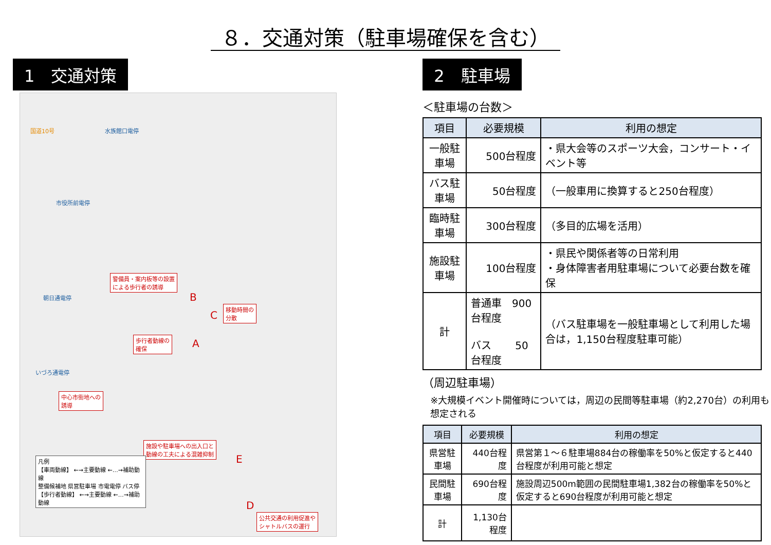８．交通対策（駐車場確保を含む）
1　交通対策
国道10号 水族館口電停
市役所前電停
朝日通電停
いづろ通電停
警備員・案内板等の設置
による歩行者の誘導
移動時間の
分散
歩行者動線の
確保
中心市街地への
誘導
施設や駐車場への出入口と
動線の工夫による混雑抑制
公共交通の利用促進や
シャトルバスの運行
B
C
A
E
D
凡例
【車両動線】 ←→主要動線 ←…→補助動線
整備候補地 県営駐車場 市電電停 バス停
【歩行者動線】 ←→主要動線 ←…→補助動線
2　駐車場
＜駐車場の台数＞
| 項目 | 必要規模 | 利用の想定 |
| --- | --- | --- |
| 一般駐車場 | 500台程度 | ・県大会等のスポーツ大会，コンサート・イベント等 |
| バス駐車場 | 50台程度 | （一般車用に換算すると250台程度） |
| 臨時駐車場 | 300台程度 | （多目的広場を活用） |
| 施設駐車場 | 100台程度 | ・県民や関係者等の日常利用 ・身体障害者用駐車場について必要台数を確保 |
| 計 | 普通車 900台程度 バス 50台程度 | （バス駐車場を一般駐車場として利用した場合は，1,150台程度駐車可能） |
（周辺駐車場）
※大規模イベント開催時については，周辺の民間等駐車場（約2,270台）の利用も想定される
| 項目 | 必要規模 | 利用の想定 |
| --- | --- | --- |
| 県営駐車場 | 440台程度 | 県営第１～６駐車場884台の稼働率を50%と仮定すると440台程度が利用可能と想定 |
| 民間駐車場 | 690台程度 | 施設周辺500m範囲の民間駐車場1,382台の稼働率を50%と仮定すると690台程度が利用可能と想定 |
| 計 | 1,130台程度 | |